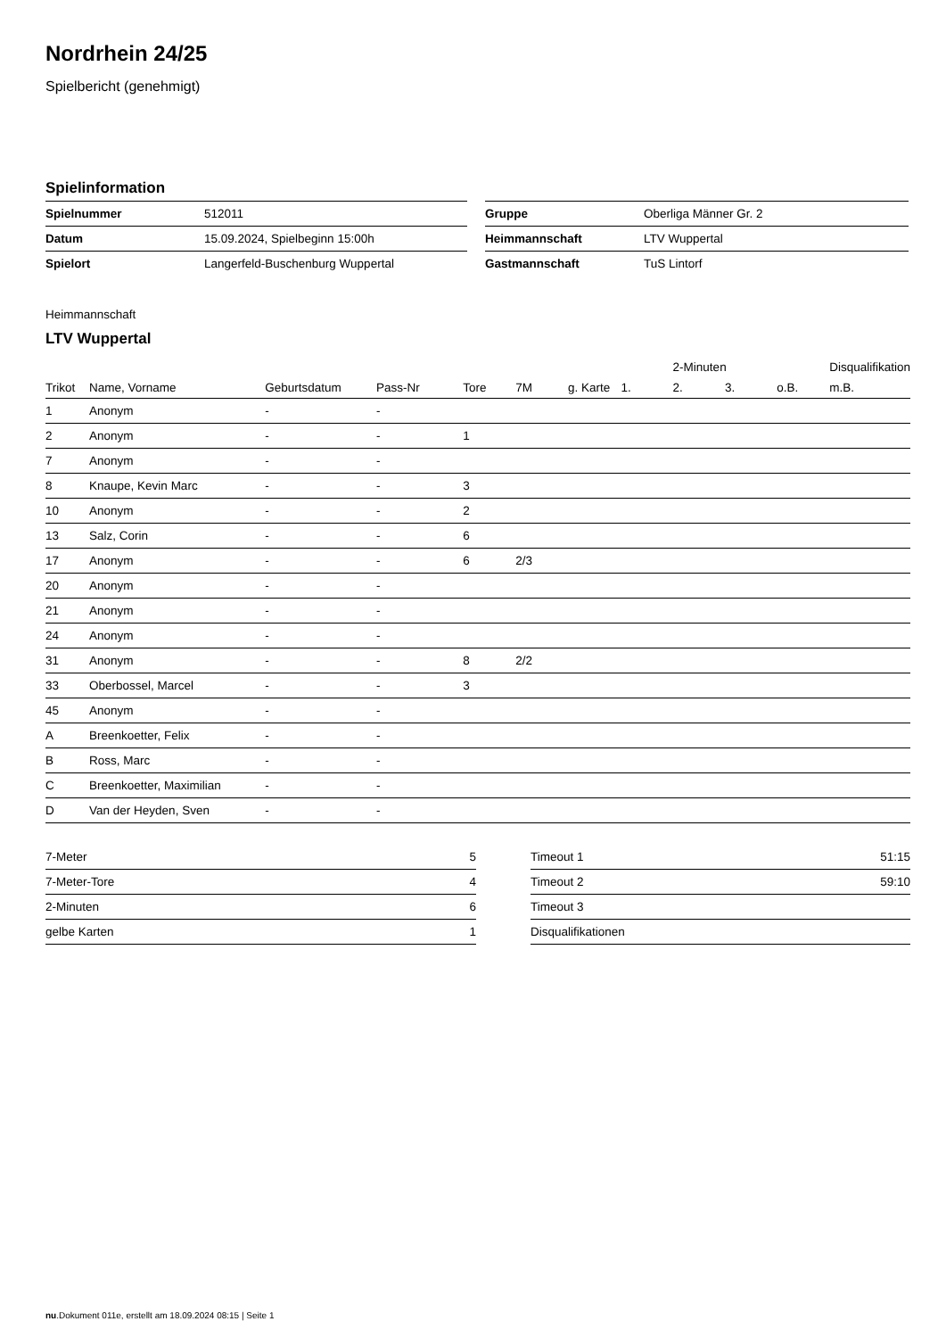Nordrhein 24/25
Spielbericht (genehmigt)
Spielinformation
| Spielnummer | 512011 |
| Datum | 15.09.2024, Spielbeginn 15:00h |
| Spielort | Langerfeld-Buschenburg Wuppertal |
| Gruppe | Oberliga Männer Gr. 2 |
| Heimmannschaft | LTV Wuppertal |
| Gastmannschaft | TuS Lintorf |
Heimmannschaft
LTV Wuppertal
| | | | | | | | | 2-Minuten | | | Disqualifikation |
| --- | --- | --- | --- | --- | --- | --- | --- | --- | --- | --- | --- |
| Trikot | Name, Vorname | Geburtsdatum | Pass-Nr | Tore | 7M | g. Karte | 1. | 2. | 3. | o.B. | m.B. |
| 1 | Anonym | - | - | | | | | | | | |
| 2 | Anonym | - | - | 1 | | | | | | | |
| 7 | Anonym | - | - | | | | | | | | |
| 8 | Knaupe, Kevin Marc | - | - | 3 | | | | | | | |
| 10 | Anonym | - | - | 2 | | | | | | | |
| 13 | Salz, Corin | - | - | 6 | | | | | | | |
| 17 | Anonym | - | - | 6 | 2/3 | | | | | | |
| 20 | Anonym | - | - | | | | | | | | |
| 21 | Anonym | - | - | | | | | | | | |
| 24 | Anonym | - | - | | | | | | | | |
| 31 | Anonym | - | - | 8 | 2/2 | | | | | | |
| 33 | Oberbossel, Marcel | - | - | 3 | | | | | | | |
| 45 | Anonym | - | - | | | | | | | | |
| A | Breenkoetter, Felix | - | - | | | | | | | | |
| B | Ross, Marc | - | - | | | | | | | | |
| C | Breenkoetter, Maximilian | - | - | | | | | | | | |
| D | Van der Heyden, Sven | - | - | | | | | | | | |
| 7-Meter | 5 |
| 7-Meter-Tore | 4 |
| 2-Minuten | 6 |
| gelbe Karten | 1 |
| Timeout 1 | 51:15 |
| Timeout 2 | 59:10 |
| Timeout 3 | |
| Disqualifikationen | |
nu.Dokument 011e, erstellt am 18.09.2024 08:15 | Seite 1